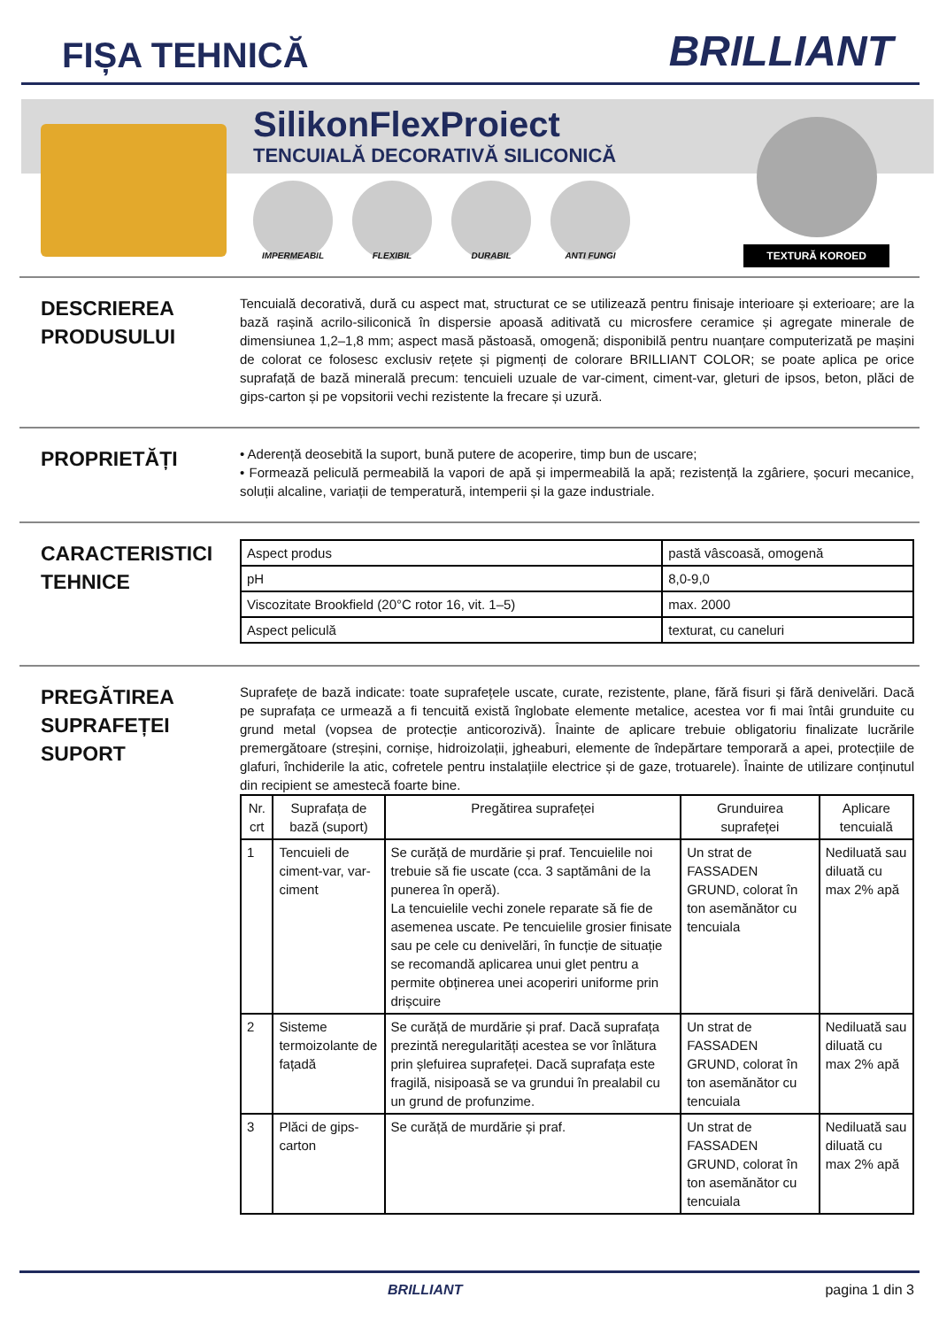FIȘA TEHNICĂ
BRILLIANT
SilikonFlexProiect
TENCUIALĂ DECORATIVĂ SILICONICĂ
IMPERMEABIL FLEXIBIL DURABIL ANTI FUNGI
TEXTURĂ KOROED
DESCRIEREA PRODUSULUI
Tencuială decorativă, dură cu aspect mat, structurat ce se utilizează pentru finisaje interioare și exterioare; are la bază rașină acrilo-siliconică în dispersie apoasă aditivată cu microsfere ceramice și agregate minerale de dimensiunea 1,2–1,8 mm; aspect masă păstoasă, omogenă; disponibilă pentru nuanțare computerizată pe mașini de colorat ce folosesc exclusiv rețete și pigmenți de colorare BRILLIANT COLOR; se poate aplica pe orice suprafață de bază minerală precum: tencuieli uzuale de var-ciment, ciment-var, gleturi de ipsos, beton, plăci de gips-carton și pe vopsitorii vechi rezistente la frecare și uzură.
PROPRIETĂȚI
• Aderență deosebită la suport, bună putere de acoperire, timp bun de uscare;
• Formează peliculă permeabilă la vapori de apă și impermeabilă la apă; rezistență la zgâriere, șocuri mecanice, soluții alcaline, variații de temperatură, intemperii și la gaze industriale.
CARACTERISTICI TEHNICE
| Aspect produs | pastă vâscoasă, omogenă |
| pH | 8,0-9,0 |
| Viscozitate Brookfield (20°C rotor 16, vit. 1–5) | max. 2000 |
| Aspect peliculă | texturat, cu caneluri |
PREGĂTIREA SUPRAFEȚEI SUPORT
Suprafețe de bază indicate: toate suprafețele uscate, curate, rezistente, plane, fără fisuri și fără denivelări. Dacă pe suprafața ce urmează a fi tencuită există înglobate elemente metalice, acestea vor fi mai întâi grunduite cu grund metal (vopsea de protecție anticorozivă). Înainte de aplicare trebuie obligatoriu finalizate lucrările premergătoare (streșini, cornișe, hidroizolații, jgheaburi, elemente de îndepărtare temporară a apei, protecțiile de glafuri, închiderile la atic, cofretele pentru instalațiile electrice și de gaze, trotuarele). Înainte de utilizare conținutul din recipient se amestecă foarte bine.
| Nr. crt | Suprafața de bază (suport) | Pregătirea suprafeței | Grunduirea suprafeței | Aplicare tencuială |
| --- | --- | --- | --- | --- |
| 1 | Tencuieli de ciment-var, var-ciment | Se curăță de murdărie și praf. Tencuielile noi trebuie să fie uscate (cca. 3 saptămâni de la punerea în operă). La tencuielile vechi zonele reparate să fie de asemenea uscate. Pe tencuielile grosier finisate sau pe cele cu denivelări, în funcție de situație se recomandă aplicarea unui glet pentru a permite obținerea unei acoperiri uniforme prin drișcuire | Un strat de FASSADEN GRUND, colorat în ton asemănător cu tencuiala | Nediluată sau diluată cu max 2% apă |
| 2 | Sisteme termoizolante de fațadă | Se curăță de murdărie și praf. Dacă suprafața prezintă neregularități acestea se vor înlătura prin șlefuirea suprafeței. Dacă suprafața este fragilă, nisipoasă se va grundui în prealabil cu un grund de profunzime. | Un strat de FASSADEN GRUND, colorat în ton asemănător cu tencuiala | Nediluată sau diluată cu max 2% apă |
| 3 | Plăci de gips-carton | Se curăță de murdărie și praf. | Un strat de FASSADEN GRUND, colorat în ton asemănător cu tencuiala | Nediluată sau diluată cu max 2% apă |
BRILLIANT pagina 1 din 3